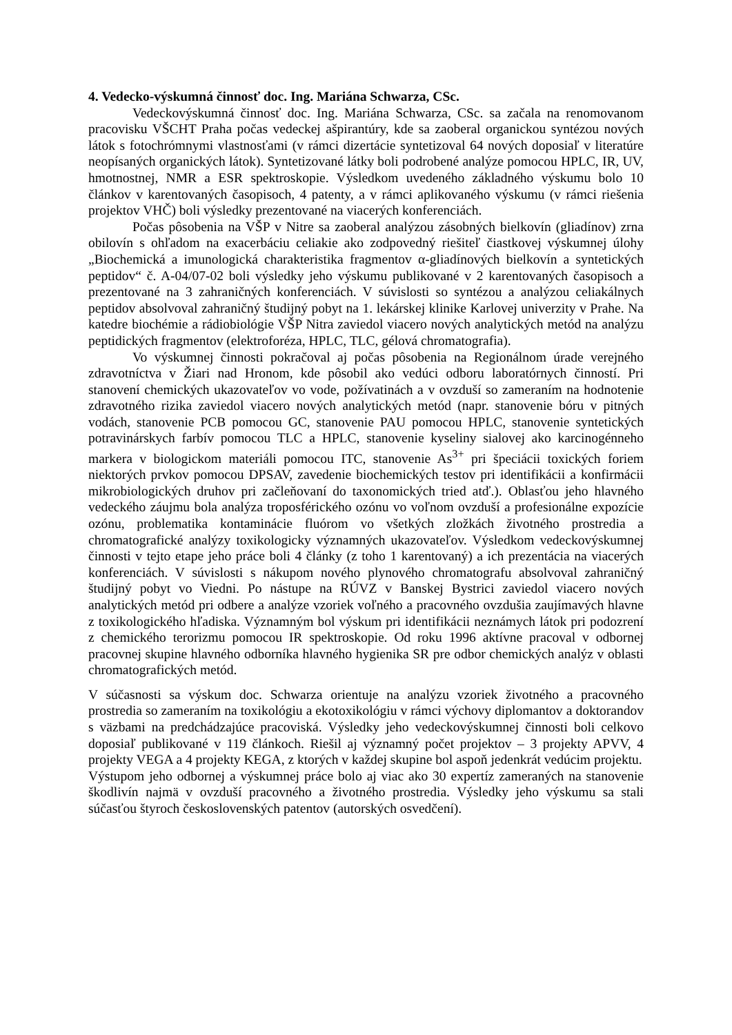4. Vedecko-výskumná činnosť doc. Ing. Mariána Schwarza, CSc.
Vedeckovýskumná činnosť doc. Ing. Mariána Schwarza, CSc. sa začala na renomovanom pracovisku VŠCHT Praha počas vedeckej ašpirantúry, kde sa zaoberal organickou syntézou nových látok s fotochrómnymi vlastnosťami (v rámci dizertácie syntetizoval 64 nových doposiaľ v literatúre neopísaných organických látok). Syntetizované látky boli podrobené analýze pomocou HPLC, IR, UV, hmotnostnej, NMR a ESR spektroskopie. Výsledkom uvedeného základného výskumu bolo 10 článkov v karentovaných časopisoch, 4 patenty, a v rámci aplikovaného výskumu (v rámci riešenia projektov VHČ) boli výsledky prezentované na viacerých konferenciách.
Počas pôsobenia na VŠP v Nitre sa zaoberal analýzou zásobných bielkovín (gliadínov) zrna obilovín s ohľadom na exacerbáciu celiakie ako zodpovedný riešiteľ čiastkovej výskumnej úlohy „Biochemická a imunologická charakteristika fragmentov α-gliadínových bielkovín a syntetických peptidov“ č. A-04/07-02 boli výsledky jeho výskumu publikované v 2 karentovaných časopisoch a prezentované na 3 zahraničných konferenciách. V súvislosti so syntézou a analýzou celiakálnych peptidov absolvoval zahraničný študijný pobyt na 1. lekárskej klinike Karlovej univerzity v Prahe. Na katedre biochémie a rádiobiológie VŠP Nitra zaviedol viacero nových analytických metód na analýzu peptidických fragmentov (elektroforéza, HPLC, TLC, gélová chromatografia).
Vo výskumnej činnosti pokračoval aj počas pôsobenia na Regionálnom úrade verejného zdravotníctva v Žiari nad Hronom, kde pôsobil ako vedúci odboru laboratórnych činností. Pri stanovení chemických ukazovateľov vo vode, požívatinách a v ovzduší so zameraním na hodnotenie zdravotného rizika zaviedol viacero nových analytických metód (napr. stanovenie bóru v pitných vodách, stanovenie PCB pomocou GC, stanovenie PAU pomocou HPLC, stanovenie syntetických potravinárskych farbív pomocou TLC a HPLC, stanovenie kyseliny sialovej ako karcinogénneho markera v biologickom materiáli pomocou ITC, stanovenie As<sup>3+</sup> pri špeciácii toxických foriem niektorých prvkov pomocou DPSAV, zavedenie biochemických testov pri identifikácii a konfirmácii mikrobiologických druhov pri začleňovaní do taxonomických tried atď.). Oblasťou jeho hlavného vedeckého záujmu bola analýza troposférického ozónu vo voľnom ovzduší a profesionálne expozície ozónu, problematika kontaminácie fluórom vo všetkých zložkách životného prostredia a chromatografické analýzy toxikologicky významných ukazovateľov. Výsledkom vedeckovýskumnej činnosti v tejto etape jeho práce boli 4 články (z toho 1 karentovaný) a ich prezentácia na viacerých konferenciách. V súvislosti s nákupom nového plynového chromatografu absolvoval zahraničný študijný pobyt vo Viedni. Po nástupe na RÚVZ v Banskej Bystrici zaviedol viacero nových analytických metód pri odbere a analýze vzoriek voľného a pracovného ovzdušia zaujímavých hlavne z toxikologického hľadiska. Významným bol výskum pri identifikácii neznámych látok pri podozrení z chemického terorizmu pomocou IR spektroskopie. Od roku 1996 aktívne pracoval v odbornej pracovnej skupine hlavného odborníka hlavného hygienika SR pre odbor chemických analýz v oblasti chromatografických metód.
V súčasnosti sa výskum doc. Schwarza orientuje na analýzu vzoriek životného a pracovného prostredia so zameraním na toxikológiu a ekotoxikológiu v rámci výchovy diplomantov a doktorandov s väzbami na predchádzajúce pracoviská. Výsledky jeho vedeckovýskumnej činnosti boli celkovo doposiaľ publikované v 119 článkoch. Riešil aj významný počet projektov – 3 projekty APVV, 4 projekty VEGA a 4 projekty KEGA, z ktorých v každej skupine bol aspoň jedenkrát vedúcim projektu.
Výstupom jeho odbornej a výskumnej práce bolo aj viac ako 30 expertíz zameraných na stanovenie škodlivín najmä v ovzduší pracovného a životného prostredia. Výsledky jeho výskumu sa stali súčasťou štyroch československých patentov (autorských osvedčení).